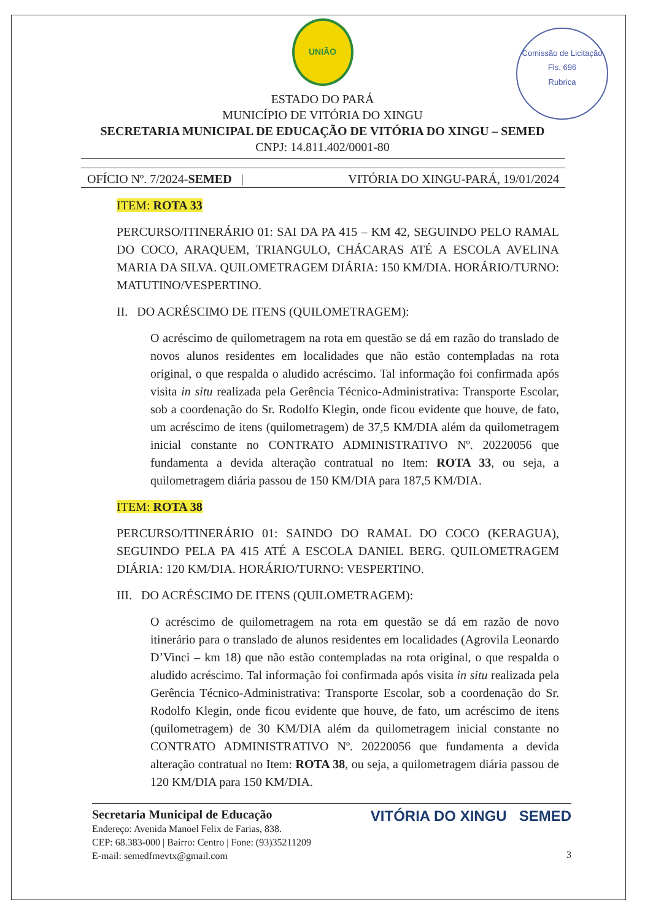UNIÃO
Comissão de Licitação
Fls. 696
Rubrica
ESTADO DO PARÁ
MUNICÍPIO DE VITÓRIA DO XINGU
SECRETARIA MUNICIPAL DE EDUCAÇÃO DE VITÓRIA DO XINGU – SEMED
CNPJ: 14.811.402/0001-80
OFÍCIO Nº. 7/2024-SEMED | VITÓRIA DO XINGU-PARÁ, 19/01/2024
ITEM: ROTA 33
PERCURSO/ITINERÁRIO 01: SAI DA PA 415 – KM 42, SEGUINDO PELO RAMAL DO COCO, ARAQUEM, TRIANGULO, CHÁCARAS ATÉ A ESCOLA AVELINA MARIA DA SILVA. QUILOMETRAGEM DIÁRIA: 150 KM/DIA. HORÁRIO/TURNO: MATUTINO/VESPERTINO.
II. DO ACRÉSCIMO DE ITENS (QUILOMETRAGEM):
O acréscimo de quilometragem na rota em questão se dá em razão do translado de novos alunos residentes em localidades que não estão contempladas na rota original, o que respalda o aludido acréscimo. Tal informação foi confirmada após visita in situ realizada pela Gerência Técnico-Administrativa: Transporte Escolar, sob a coordenação do Sr. Rodolfo Klegin, onde ficou evidente que houve, de fato, um acréscimo de itens (quilometragem) de 37,5 KM/DIA além da quilometragem inicial constante no CONTRATO ADMINISTRATIVO Nº. 20220056 que fundamenta a devida alteração contratual no Item: ROTA 33, ou seja, a quilometragem diária passou de 150 KM/DIA para 187,5 KM/DIA.
ITEM: ROTA 38
PERCURSO/ITINERÁRIO 01: SAINDO DO RAMAL DO COCO (KERAGUA), SEGUINDO PELA PA 415 ATÉ A ESCOLA DANIEL BERG. QUILOMETRAGEM DIÁRIA: 120 KM/DIA. HORÁRIO/TURNO: VESPERTINO.
III. DO ACRÉSCIMO DE ITENS (QUILOMETRAGEM):
O acréscimo de quilometragem na rota em questão se dá em razão de novo itinerário para o translado de alunos residentes em localidades (Agrovila Leonardo D’Vinci – km 18) que não estão contempladas na rota original, o que respalda o aludido acréscimo. Tal informação foi confirmada após visita in situ realizada pela Gerência Técnico-Administrativa: Transporte Escolar, sob a coordenação do Sr. Rodolfo Klegin, onde ficou evidente que houve, de fato, um acréscimo de itens (quilometragem) de 30 KM/DIA além da quilometragem inicial constante no CONTRATO ADMINISTRATIVO Nº. 20220056 que fundamenta a devida alteração contratual no Item: ROTA 38, ou seja, a quilometragem diária passou de 120 KM/DIA para 150 KM/DIA.
Secretaria Municipal de Educação
Endereço: Avenida Manoel Felix de Farias, 838.
CEP: 68.383-000 | Bairro: Centro | Fone: (93)35211209
E-mail: semedfmevtx@gmail.com
VITÓRIA DO XINGU SEMED
3